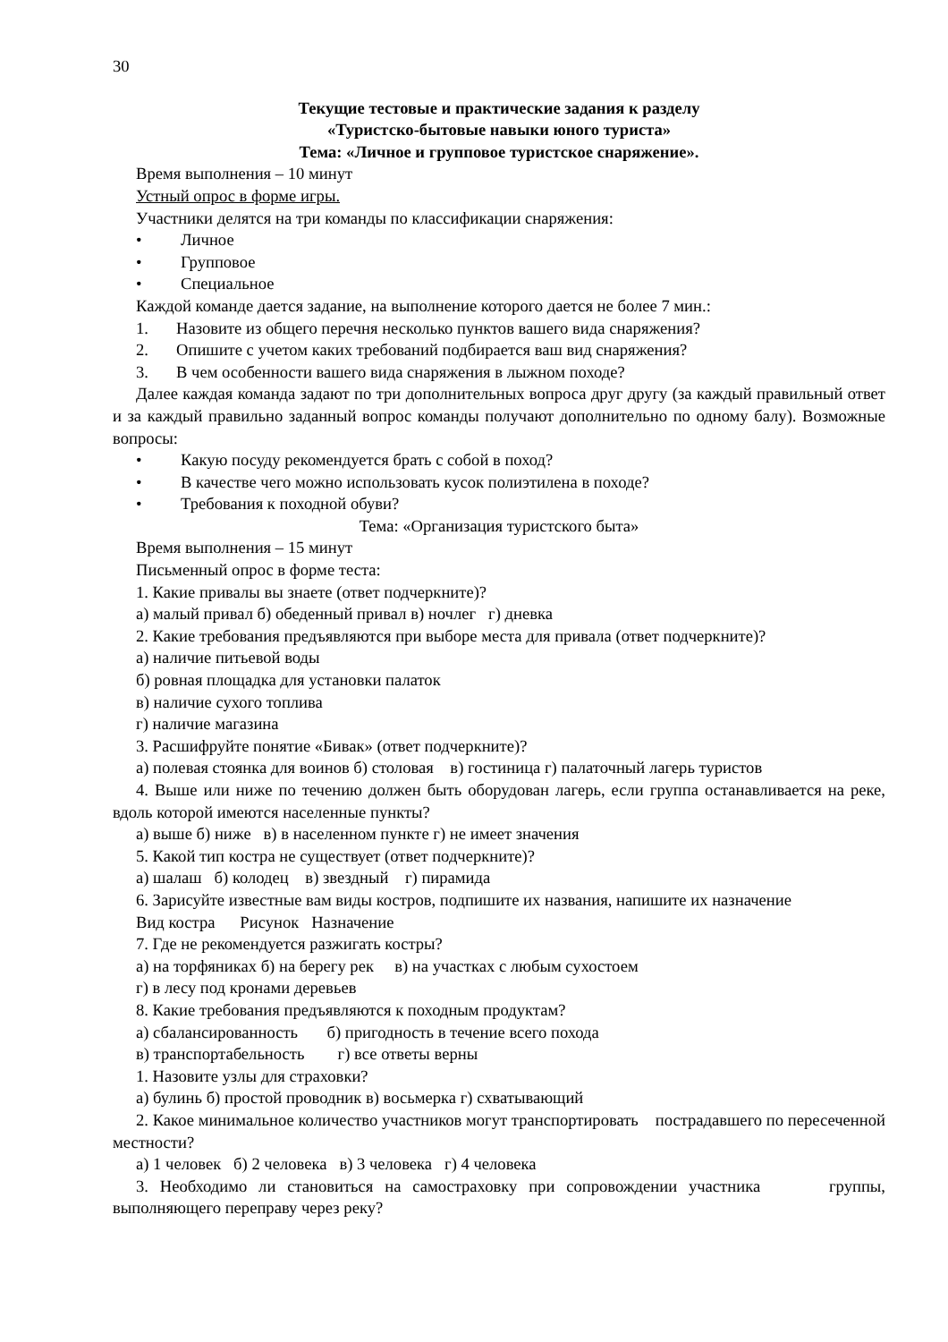30
Текущие тестовые и практические задания к разделу
«Туристско-бытовые навыки юного туриста»
Тема: «Личное и групповое туристское снаряжение».
Время выполнения – 10 минут
Устный опрос в форме игры.
Участники делятся на три команды по классификации снаряжения:
• Личное
• Групповое
• Специальное
Каждой команде дается задание, на выполнение которого дается не более 7 мин.:
1. Назовите из общего перечня несколько пунктов вашего вида снаряжения?
2. Опишите с учетом каких требований подбирается ваш вид снаряжения?
3. В чем особенности вашего вида снаряжения в лыжном походе?
Далее каждая команда задают по три дополнительных вопроса друг другу (за каждый правильный ответ и за каждый правильно заданный вопрос команды получают дополнительно по одному балу). Возможные вопросы:
• Какую посуду рекомендуется брать с собой в поход?
• В качестве чего можно использовать кусок полиэтилена в походе?
• Требования к походной обуви?
Тема: «Организация туристского быта»
Время выполнения – 15 минут
Письменный опрос в форме теста:
1. Какие привалы вы знаете (ответ подчеркните)?
а) малый привал б) обеденный привал в) ночлег г) дневка
2. Какие требования предъявляются при выборе места для привала (ответ подчеркните)?
а) наличие питьевой воды
б) ровная площадка для установки палаток
в) наличие сухого топлива
г) наличие магазина
3. Расшифруйте понятие «Бивак» (ответ подчеркните)?
а) полевая стоянка для воинов б) столовая в) гостиница г) палаточный лагерь туристов
4. Выше или ниже по течению должен быть оборудован лагерь, если группа останавливается на реке, вдоль которой имеются населенные пункты?
а) выше б) ниже в) в населенном пункте г) не имеет значения
5. Какой тип костра не существует (ответ подчеркните)?
а) шалаш б) колодец в) звездный г) пирамида
6. Зарисуйте известные вам виды костров, подпишите их названия, напишите их назначение
Вид костра Рисунок Назначение
7. Где не рекомендуется разжигать костры?
а) на торфяниках б) на берегу рек в) на участках с любым сухостоем
г) в лесу под кронами деревьев
8. Какие требования предъявляются к походным продуктам?
а) сбалансированность б) пригодность в течение всего похода
в) транспортабельность г) все ответы верны
1. Назовите узлы для страховки?
а) булинь б) простой проводник в) восьмерка г) схватывающий
2. Какое минимальное количество участников могут транспортировать пострадавшего по пересеченной местности?
а) 1 человек б) 2 человека в) 3 человека г) 4 человека
3. Необходимо ли становиться на самостраховку при сопровождении участника группы, выполняющего переправу через реку?